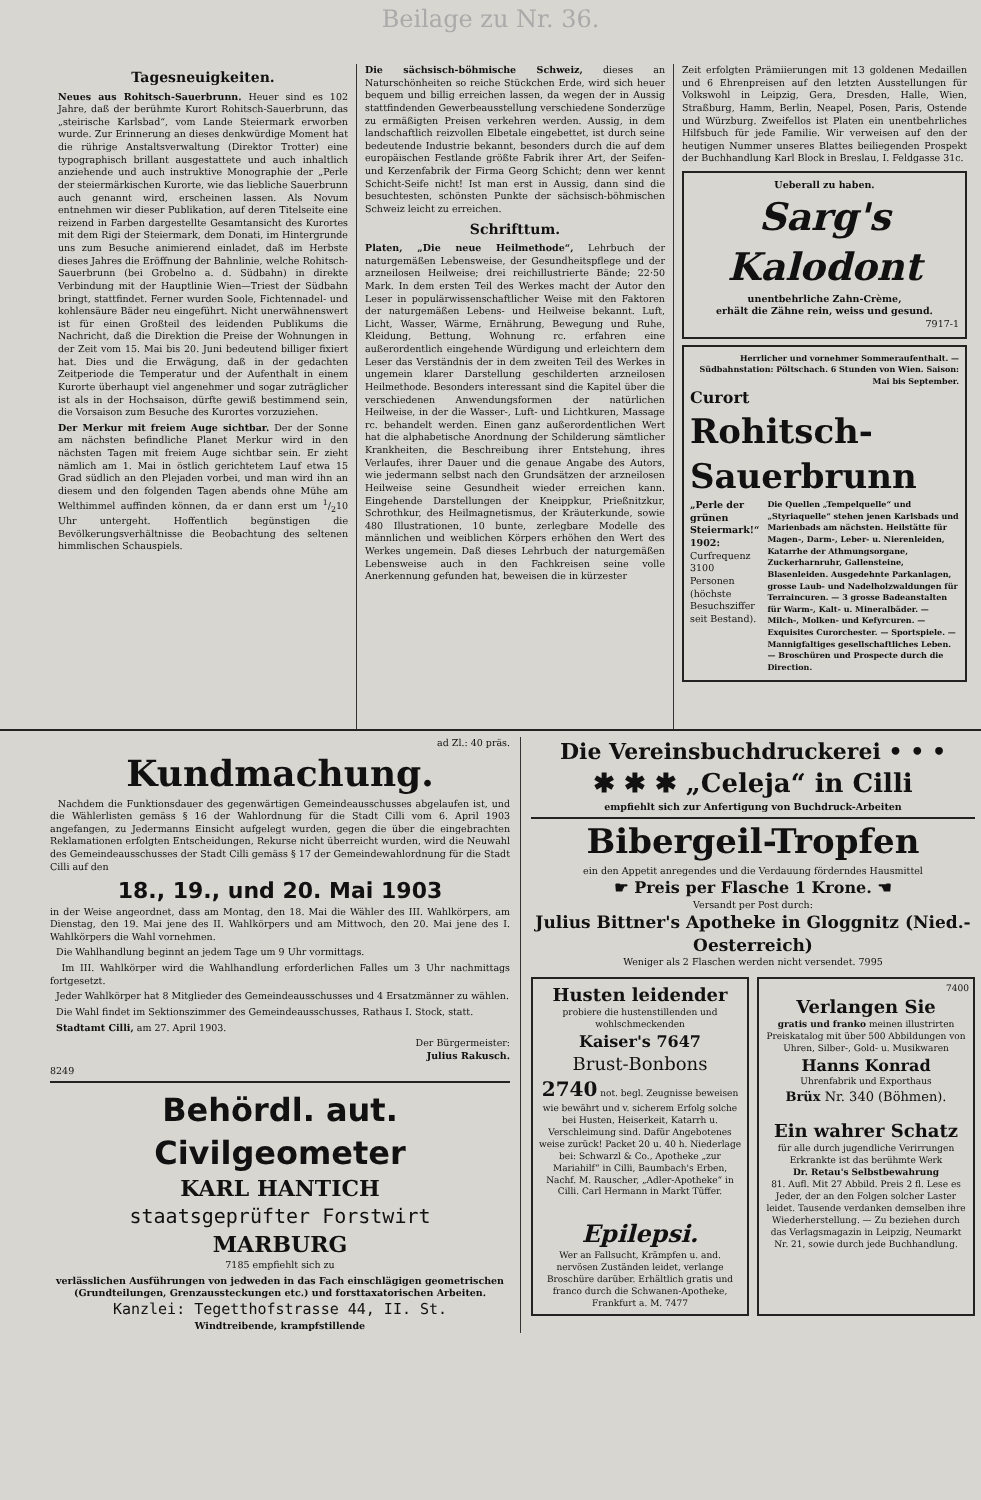Beilage zu Nr. 36.
Tagesneuigkeiten.
Neues aus Rohitsch-Sauerbrunn. Heuer sind es 102 Jahre, daß der berühmte Kurort Rohitsch-Sauerbrunn, das „steirische Karlsbad“, vom Lande Steiermark erworben wurde. Zur Erinnerung an dieses denkwürdige Moment hat die rührige Anstaltsverwaltung (Direktor Trotter) eine typographisch brillant ausgestattete und auch inhaltlich anziehende und auch instruktive Monographie der „Perle der steiermärkischen Kurorte, wie das liebliche Sauerbrunn auch genannt wird, erscheinen lassen. Als Novum entnehmen wir dieser Publikation, auf deren Titelseite eine reizend in Farben dargestellte Gesamtansicht des Kurortes mit dem Rigi der Steiermark, dem Donati, im Hintergrunde uns zum Besuche animierend einladet, daß im Herbste dieses Jahres die Eröffnung der Bahnlinie, welche Rohitsch-Sauerbrunn (bei Grobelno a. d. Südbahn) in direkte Verbindung mit der Hauptlinie Wien—Triest der Südbahn bringt, stattfindet. Ferner wurden Soole, Fichtennadel- und kohlensäure Bäder neu eingeführt. Nicht unerwähnenswert ist für einen Großteil des leidenden Publikums die Nachricht, daß die Direktion die Preise der Wohnungen in der Zeit vom 15. Mai bis 20. Juni bedeutend billiger fixiert hat. Dies und die Erwägung, daß in der gedachten Zeitperiode die Temperatur und der Aufenthalt in einem Kurorte überhaupt viel angenehmer und sogar zuträglicher ist als in der Hochsaison, dürfte gewiß bestimmend sein, die Vorsaison zum Besuche des Kurortes vorzuziehen.
Der Merkur mit freiem Auge sichtbar. Der der Sonne am nächsten befindliche Planet Merkur wird in den nächsten Tagen mit freiem Auge sichtbar sein. Er zieht nämlich am 1. Mai in östlich gerichtetem Lauf etwa 15 Grad südlich an den Plejaden vorbei, und man wird ihn an diesem und den folgenden Tagen abends ohne Mühe am Welthimmel auffinden können, da er dann erst um 1/210 Uhr untergeht. Hoffentlich begünstigen die Bevölkerungsverhältnisse die Beobachtung des seltenen himmlischen Schauspiels.
Die sächsisch-böhmische Schweiz, dieses an Naturschönheiten so reiche Stückchen Erde, wird sich heuer bequem und billig erreichen lassen, da wegen der in Aussig stattfindenden Gewerbeausstellung verschiedene Sonderzüge zu ermäßigten Preisen verkehren werden. Aussig, in dem landschaftlich reizvollen Elbetale eingebettet, ist durch seine bedeutende Industrie bekannt, besonders durch die auf dem europäischen Festlande größte Fabrik ihrer Art, der Seifen- und Kerzenfabrik der Firma Georg Schicht; denn wer kennt Schicht-Seife nicht! Ist man erst in Aussig, dann sind die besuchtesten, schönsten Punkte der sächsisch-böhmischen Schweiz leicht zu erreichen.
Schrifttum.
Platen, „Die neue Heilmethode“, Lehrbuch der naturgemäßen Lebensweise, der Gesundheitspflege und der arzneilosen Heilweise; drei reichillustrierte Bände; 22·50 Mark. In dem ersten Teil des Werkes macht der Autor den Leser in populärwissenschaftlicher Weise mit den Faktoren der naturgemäßen Lebens- und Heilweise bekannt. Luft, Licht, Wasser, Wärme, Ernährung, Bewegung und Ruhe, Kleidung, Bettung, Wohnung rc. erfahren eine außerordentlich eingehende Würdigung und erleichtern dem Leser das Verständnis der in dem zweiten Teil des Werkes in ungemein klarer Darstellung geschilderten arzneilosen Heilmethode. Besonders interessant sind die Kapitel über die verschiedenen Anwendungsformen der natürlichen Heilweise, in der die Wasser-, Luft- und Lichtkuren, Massage rc. behandelt werden. Einen ganz außerordentlichen Wert hat die alphabetische Anordnung der Schilderung sämtlicher Krankheiten, die Beschreibung ihrer Entstehung, ihres Verlaufes, ihrer Dauer und die genaue Angabe des Autors, wie jedermann selbst nach den Grundsätzen der arzneilosen Heilweise seine Gesundheit wieder erreichen kann. Eingehende Darstellungen der Kneippkur, Prießnitzkur, Schrothkur, des Heilmagnetismus, der Kräuterkunde, sowie 480 Illustrationen, 10 bunte, zerlegbare Modelle des männlichen und weiblichen Körpers erhöhen den Wert des Werkes ungemein. Daß dieses Lehrbuch der naturgemäßen Lebensweise auch in den Fachkreisen seine volle Anerkennung gefunden hat, beweisen die in kürzester
Zeit erfolgten Prämiierungen mit 13 goldenen Medaillen und 6 Ehrenpreisen auf den letzten Ausstellungen für Volkswohl in Leipzig, Gera, Dresden, Halle, Wien, Straßburg, Hamm, Berlin, Neapel, Posen, Paris, Ostende und Würzburg. Zweifellos ist Platen ein unentbehrliches Hilfsbuch für jede Familie. Wir verweisen auf den der heutigen Nummer unseres Blattes beiliegenden Prospekt der Buchhandlung Karl Block in Breslau, I. Feldgasse 31c.
Ueberall zu haben.
Sarg's Kalodont
unentbehrliche Zahn-Crème,
erhält die Zähne rein, weiss und gesund.
7917-1
Herrlicher und vornehmer Sommeraufenthalt. — Südbahnstation: Pöltschach. 6 Stunden von Wien. Saison: Mai bis September.
Curort
Rohitsch-Sauerbrunn
„Perle der grünen Steiermark!“
1902: Curfrequenz 3100 Personen (höchste Besuchsziffer seit Bestand).
Die Quellen „Tempelquelle“ und „Styriaquelle“ stehen jenen Karlsbads und Marienbads am nächsten. Heilstätte für Magen-, Darm-, Leber- u. Nierenleiden, Katarrhe der Athmungsorgane, Zuckerharnruhr, Gallensteine, Blasenleiden. Ausgedehnte Parkanlagen, grosse Laub- und Nadelholzwaldungen für Terraincuren. — 3 grosse Badeanstalten für Warm-, Kalt- u. Mineralbäder. — Milch-, Molken- und Kefyrcuren. — Exquisites Curorchester. — Sportspiele. — Mannigfaltiges gesellschaftliches Leben. — Broschüren und Prospecte durch die Direction.
ad Zl.: 40 präs.
Kundmachung.
Nachdem die Funktionsdauer des gegenwärtigen Gemeindeausschusses abgelaufen ist, und die Wählerlisten gemäss § 16 der Wahlordnung für die Stadt Cilli vom 6. April 1903 angefangen, zu Jedermanns Einsicht aufgelegt wurden, gegen die über die eingebrachten Reklamationen erfolgten Entscheidungen, Rekurse nicht überreicht wurden, wird die Neuwahl des Gemeindeausschusses der Stadt Cilli gemäss § 17 der Gemeindewahlordnung für die Stadt Cilli auf den
18., 19., und 20. Mai 1903
in der Weise angeordnet, dass am Montag, den 18. Mai die Wähler des III. Wahlkörpers, am Dienstag, den 19. Mai jene des II. Wahlkörpers und am Mittwoch, den 20. Mai jene des I. Wahlkörpers die Wahl vornehmen.
Die Wahlhandlung beginnt an jedem Tage um 9 Uhr vormittags.
Im III. Wahlkörper wird die Wahlhandlung erforderlichen Falles um 3 Uhr nachmittags fortgesetzt.
Jeder Wahlkörper hat 8 Mitglieder des Gemeindeausschusses und 4 Ersatzmänner zu wählen.
Die Wahl findet im Sektionszimmer des Gemeindeausschusses, Rathaus I. Stock, statt.
Stadtamt Cilli, am 27. April 1903.
Der Bürgermeister:
Julius Rakusch.
8249
Behördl. aut. Civilgeometer
KARL HANTICH
staatsgeprüfter Forstwirt
MARBURG
7185 empfiehlt sich zu
verlässlichen Ausführungen von jedweden in das Fach einschlägigen geometrischen (Grundteilungen, Grenzaussteckungen etc.) und forsttaxatorischen Arbeiten.
Kanzlei: Tegetthofstrasse 44, II. St.
Windtreibende, krampfstillende
Die Vereinsbuchdruckerei • • •
✱ ✱ ✱ „Celeja“ in Cilli
empfiehlt sich zur Anfertigung von Buchdruck-Arbeiten
Bibergeil-Tropfen
ein den Appetit anregendes und die Verdauung förderndes Hausmittel
☛ Preis per Flasche 1 Krone. ☚
Versandt per Post durch:
Julius Bittner's Apotheke in Gloggnitz (Nied.-Oesterreich)
Weniger als 2 Flaschen werden nicht versendet. 7995
Husten leidender
probiere die hustenstillenden und wohlschmeckenden
Kaiser's 7647
Brust-Bonbons
2740 not. begl. Zeugnisse beweisen wie bewährt und v. sicherem Erfolg solche bei Husten, Heiserkeit, Katarrh u. Verschleimung sind. Dafür Angebotenes weise zurück! Packet 20 u. 40 h. Niederlage bei: Schwarzl & Co., Apotheke „zur Mariahilf“ in Cilli, Baumbach's Erben, Nachf. M. Rauscher, „Adler-Apotheke“ in Cilli. Carl Hermann in Markt Tüffer.
Epilepsi.
Wer an Fallsucht, Krämpfen u. and. nervösen Zuständen leidet, verlange Broschüre darüber. Erhältlich gratis und franco durch die Schwanen-Apotheke, Frankfurt a. M. 7477
7400
Verlangen Sie
gratis und franko meinen illustrirten Preiskatalog mit über 500 Abbildungen von Uhren, Silber-, Gold- u. Musikwaren
Hanns Konrad
Uhrenfabrik und Exporthaus
Brüx Nr. 340 (Böhmen).
Ein wahrer Schatz
für alle durch jugendliche Verirrungen Erkrankte ist das berühmte Werk
Dr. Retau's Selbstbewahrung
81. Aufl. Mit 27 Abbild. Preis 2 fl. Lese es Jeder, der an den Folgen solcher Laster leidet. Tausende verdanken demselben ihre Wiederherstellung. — Zu beziehen durch das Verlagsmagazin in Leipzig, Neumarkt Nr. 21, sowie durch jede Buchhandlung.